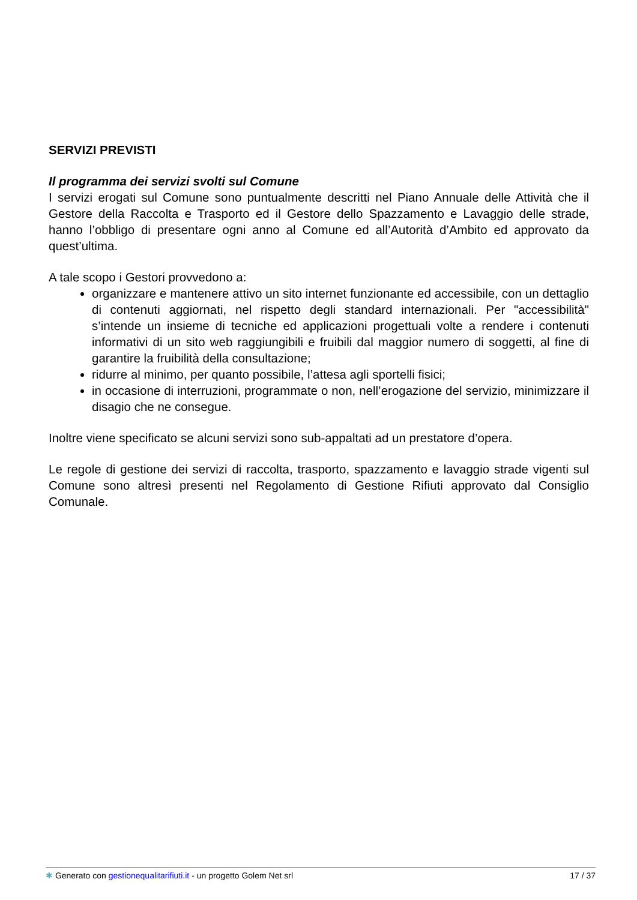SERVIZI PREVISTI
Il programma dei servizi svolti sul Comune
I servizi erogati sul Comune sono puntualmente descritti nel Piano Annuale delle Attività che il Gestore della Raccolta e Trasporto ed il Gestore dello Spazzamento e Lavaggio delle strade, hanno l’obbligo di presentare ogni anno al Comune ed all’Autorità d’Ambito ed approvato da quest’ultima.
A tale scopo i Gestori provvedono a:
organizzare e mantenere attivo un sito internet funzionante ed accessibile, con un dettaglio di contenuti aggiornati, nel rispetto degli standard internazionali. Per "accessibilità" s’intende un insieme di tecniche ed applicazioni progettuali volte a rendere i contenuti informativi di un sito web raggiungibili e fruibili dal maggior numero di soggetti, al fine di garantire la fruibilità della consultazione;
ridurre al minimo, per quanto possibile, l’attesa agli sportelli fisici;
in occasione di interruzioni, programmate o non, nell’erogazione del servizio, minimizzare il disagio che ne consegue.
Inoltre viene specificato se alcuni servizi sono sub-appaltati ad un prestatore d’opera.
Le regole di gestione dei servizi di raccolta, trasporto, spazzamento e lavaggio strade vigenti sul Comune sono altresì presenti nel Regolamento di Gestione Rifiuti approvato dal Consiglio Comunale.
✱ Generato con gestionequalitarifiuti.it - un progetto Golem Net srl 17 / 37